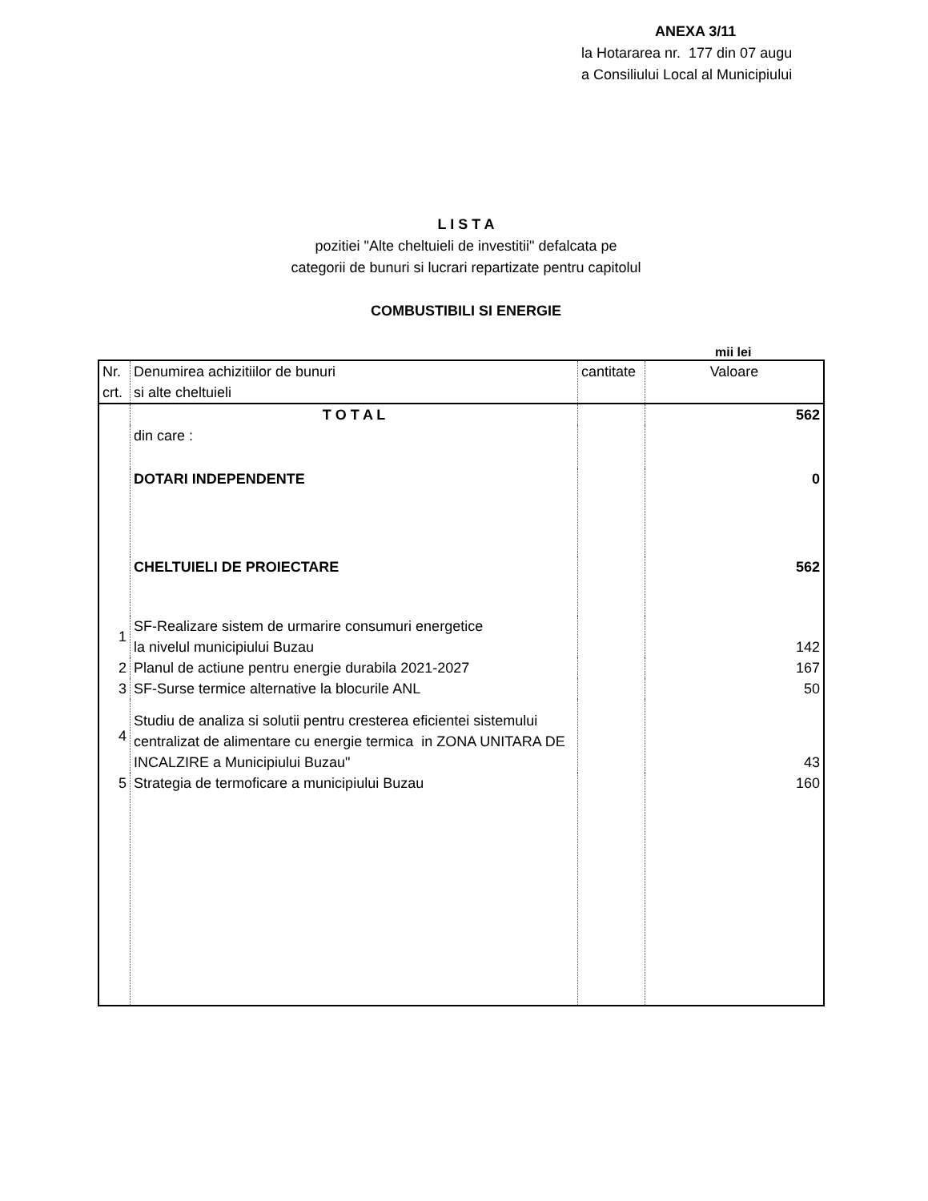ANEXA 3/11
la Hotararea nr. 177 din 07 augu
a Consiliului Local al Municipiului
L I S T A
pozitiei "Alte cheltuieli de investitii" defalcata pe
categorii de bunuri si lucrari repartizate pentru capitolul
COMBUSTIBILI SI ENERGIE
mii lei
| Nr. crt. | Denumirea achizitiilor de bunuri si alte cheltuieli | cantitate | Valoare |
| --- | --- | --- | --- |
| | T O T A L | | 562 |
| | din care : | | |
| | DOTARI INDEPENDENTE | | 0 |
| | CHELTUIELI DE PROIECTARE | | 562 |
| 1 | SF-Realizare sistem de urmarire consumuri energetice la nivelul municipiului Buzau | | 142 |
| 2 | Planul de actiune pentru energie durabila 2021-2027 | | 167 |
| 3 | SF-Surse termice alternative la blocurile ANL | | 50 |
| 4 | Studiu de analiza si solutii pentru cresterea eficientei sistemului centralizat de alimentare cu energie termica in ZONA UNITARA DE INCALZIRE a Municipiului Buzau" | | 43 |
| 5 | Strategia de termoficare a municipiului Buzau | | 160 |